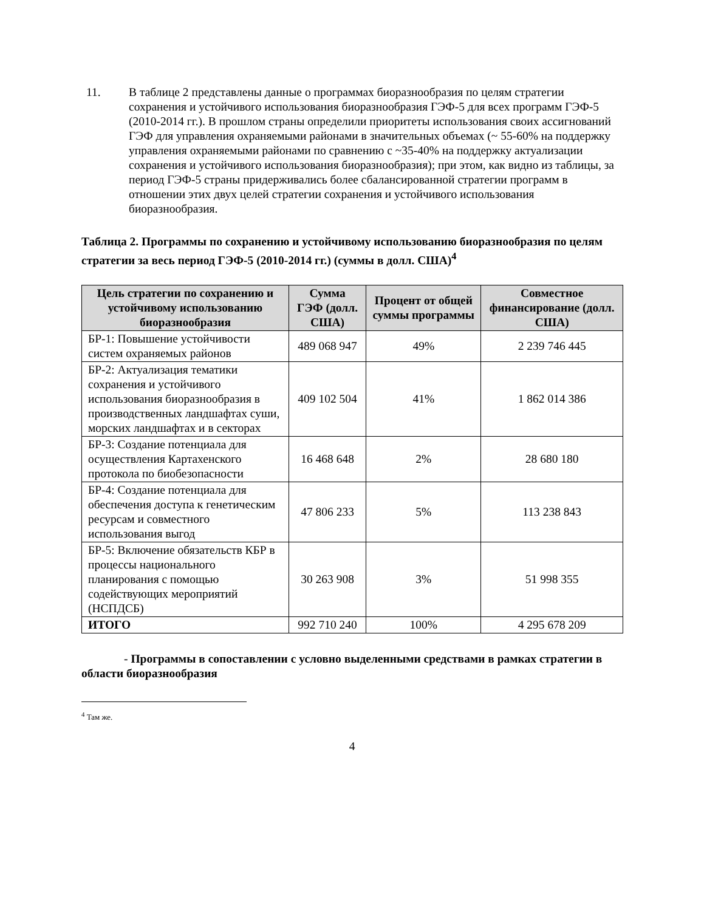11. В таблице 2 представлены данные о программах биоразнообразия по целям стратегии сохранения и устойчивого использования биоразнообразия ГЭФ-5 для всех программ ГЭФ-5 (2010-2014 гг.). В прошлом страны определили приоритеты использования своих ассигнований ГЭФ для управления охраняемыми районами в значительных объемах (~ 55-60% на поддержку управления охраняемыми районами по сравнению с ~35-40% на поддержку актуализации сохранения и устойчивого использования биоразнообразия); при этом, как видно из таблицы, за период ГЭФ-5 страны придерживались более сбалансированной стратегии программ в отношении этих двух целей стратегии сохранения и устойчивого использования биоразнообразия.
Таблица 2. Программы по сохранению и устойчивому использованию биоразнообразия по целям стратегии за весь период ГЭФ-5 (2010-2014 гг.) (суммы в долл. США)<sup>4</sup>
| Цель стратегии по сохранению и устойчивому использованию биоразнообразия | Сумма ГЭФ (долл. США) | Процент от общей суммы программы | Совместное финансирование (долл. США) |
| --- | --- | --- | --- |
| БР-1: Повышение устойчивости систем охраняемых районов | 489 068 947 | 49% | 2 239 746 445 |
| БР-2: Актуализация тематики сохранения и устойчивого использования биоразнообразия в производственных ландшафтах суши, морских ландшафтах и в секторах | 409 102 504 | 41% | 1 862 014 386 |
| БР-3: Создание потенциала для осуществления Картахенского протокола по биобезопасности | 16 468 648 | 2% | 28 680 180 |
| БР-4: Создание потенциала для обеспечения доступа к генетическим ресурсам и совместного использования выгод | 47 806 233 | 5% | 113 238 843 |
| БР-5: Включение обязательств КБР в процессы национального планирования с помощью содействующих мероприятий (НСПДСБ) | 30 263 908 | 3% | 51 998 355 |
| ИТОГО | 992 710 240 | 100% | 4 295 678 209 |
- Программы в сопоставлении с условно выделенными средствами в рамках стратегии в области биоразнообразия
<sup>4</sup> Там же.
4